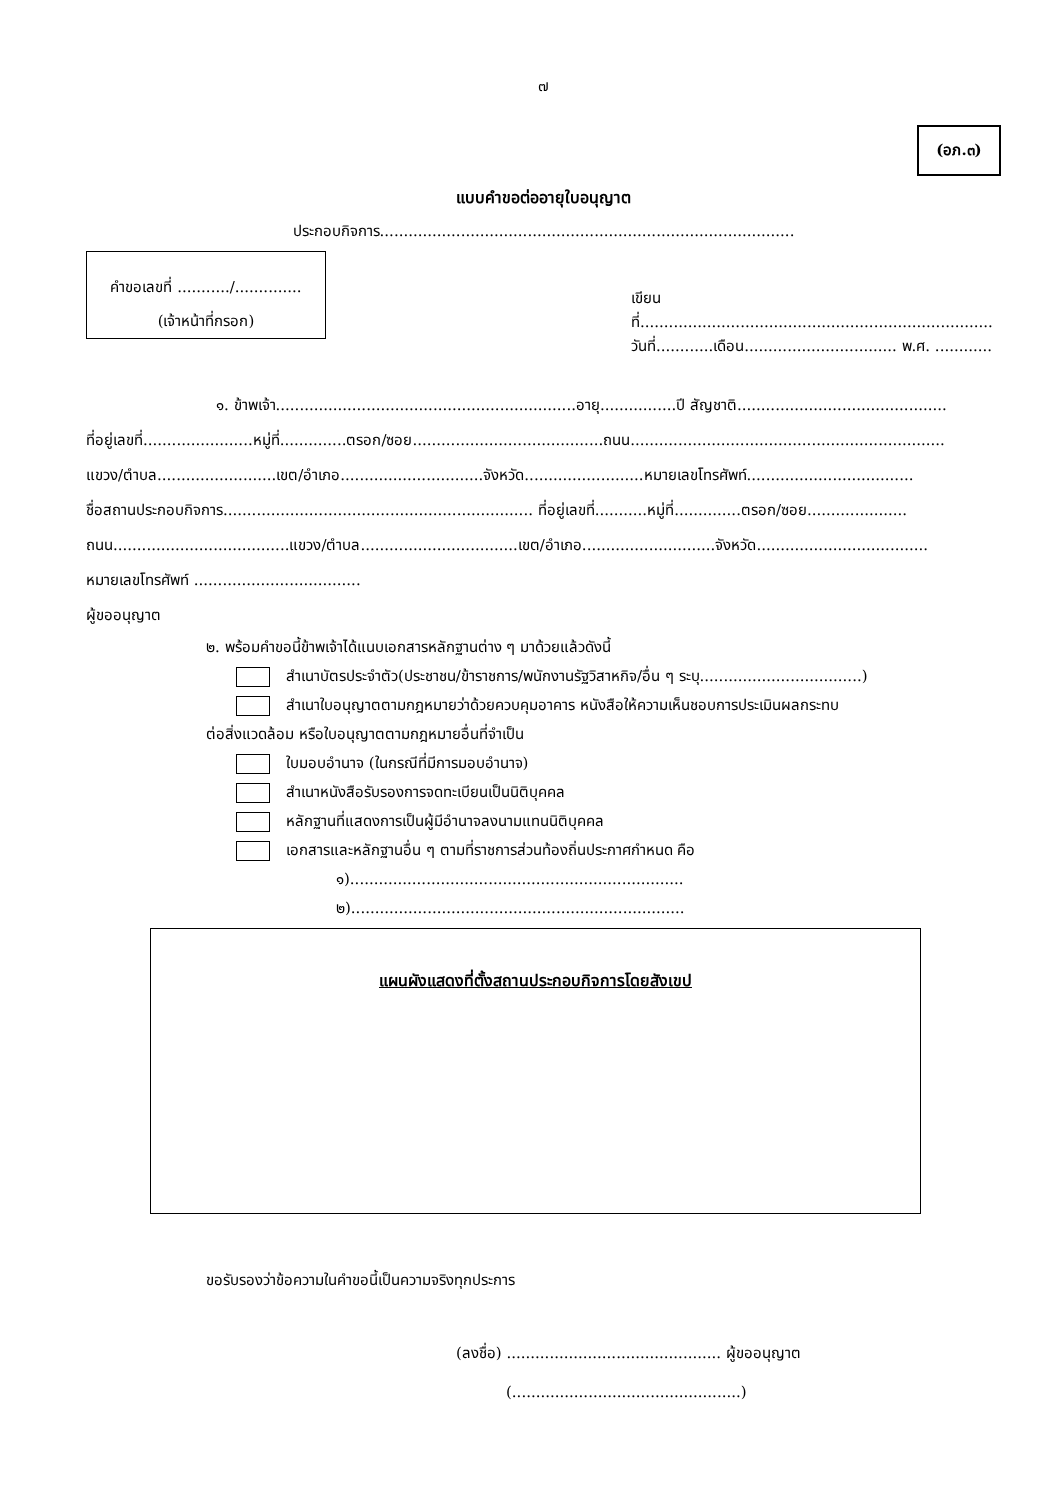๗
(อภ.๓)
แบบคำขอต่ออายุใบอนุญาต
ประกอบกิจการ.......................................................................................
คำขอเลขที่ .........../..............
(เจ้าหน้าที่กรอก)
เขียนที่..........................................................................
วันที่............เดือน................................ พ.ศ. ............
๑. ข้าพเจ้า...............................................................อายุ................ปี สัญชาติ............................................
ที่อยู่เลขที่.......................หมู่ที่..............ตรอก/ซอย........................................ถนน..................................................................
แขวง/ตำบล.........................เขต/อำเภอ..............................จังหวัด.........................หมายเลขโทรศัพท์...................................
ชื่อสถานประกอบกิจการ................................................................. ที่อยู่เลขที่...........หมู่ที่..............ตรอก/ซอย.....................
ถนน.....................................แขวง/ตำบล.................................เขต/อำเภอ............................จังหวัด....................................
หมายเลขโทรศัพท์ ...................................
ผู้ขออนุญาต
๒. พร้อมคำขอนี้ข้าพเจ้าได้แนบเอกสารหลักฐานต่าง ๆ มาด้วยแล้วดังนี้
สำเนาบัตรประจำตัว(ประชาชน/ข้าราชการ/พนักงานรัฐวิสาหกิจ/อื่น ๆ ระบุ..................................)
สำเนาใบอนุญาตตามกฎหมายว่าด้วยควบคุมอาคาร หนังสือให้ความเห็นชอบการประเมินผลกระทบ
ต่อสิ่งแวดล้อม หรือใบอนุญาตตามกฎหมายอื่นที่จำเป็น
ใบมอบอำนาจ (ในกรณีที่มีการมอบอำนาจ)
สำเนาหนังสือรับรองการจดทะเบียนเป็นนิติบุคคล
หลักฐานที่แสดงการเป็นผู้มีอำนาจลงนามแทนนิติบุคคล
เอกสารและหลักฐานอื่น ๆ ตามที่ราชการส่วนท้องถิ่นประกาศกำหนด คือ
๑)......................................................................
๒)......................................................................
แผนผังแสดงที่ตั้งสถานประกอบกิจการโดยสังเขป
ขอรับรองว่าข้อความในคำขอนี้เป็นความจริงทุกประการ
(ลงชื่อ) ............................................. ผู้ขออนุญาต
(................................................)